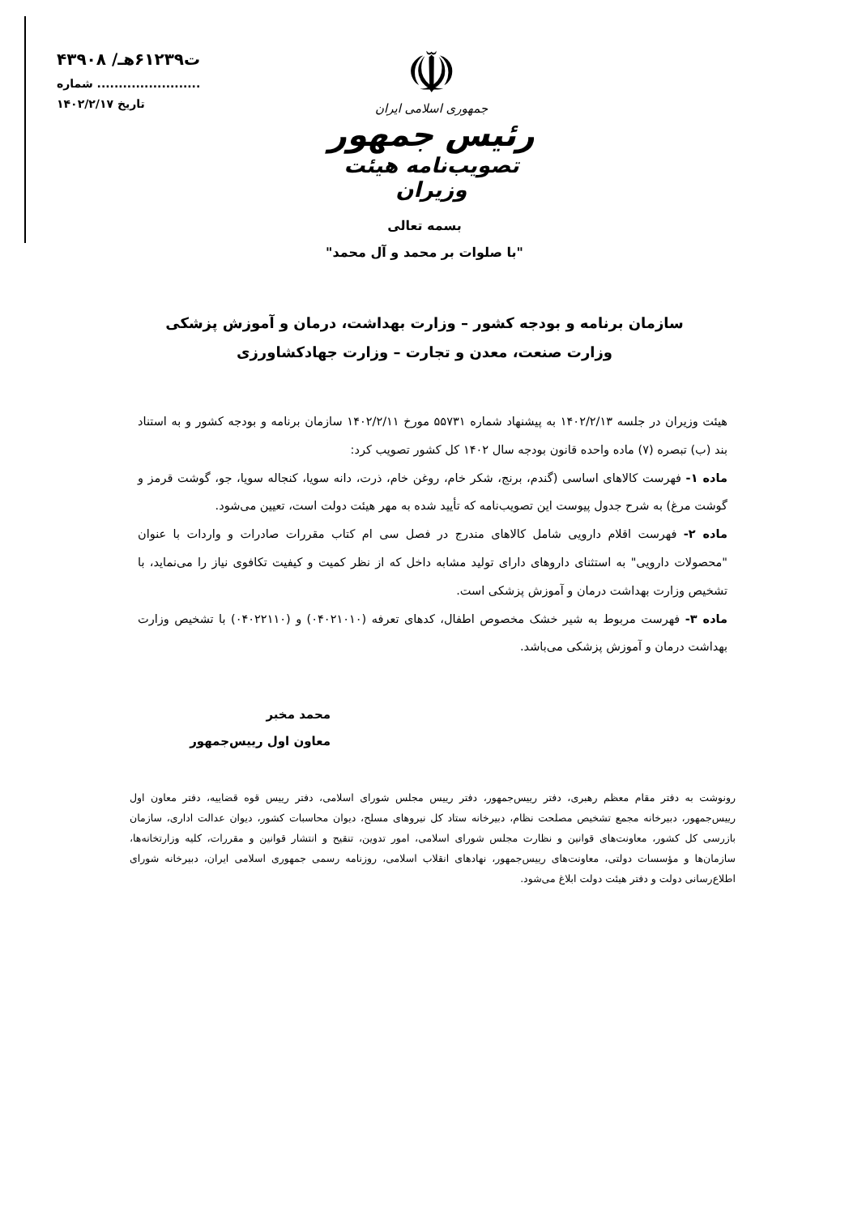☫
جمهوری اسلامی ایران
رئیس جمهور
تصویب‌نامه هیئت وزیران
۴۳۹۰۸ /ت۶۱۲۳۹هـ
شماره ........................
تاریخ ۱۴۰۲/۲/۱۷
بسمه تعالی
"با صلوات بر محمد و آل محمد"
سازمان برنامه و بودجه کشور – وزارت بهداشت، درمان و آموزش پزشکی
وزارت صنعت، معدن و تجارت – وزارت جهادکشاورزی
هیئت وزیران در جلسه ۱۴۰۲/۲/۱۳ به پیشنهاد شماره ۵۵۷۳۱ مورخ ۱۴۰۲/۲/۱۱ سازمان برنامه و بودجه کشور و به استناد بند (ب) تبصره (۷) ماده واحده قانون بودجه سال ۱۴۰۲ کل کشور تصویب کرد:
ماده ۱- فهرست کالاهای اساسی (گندم، برنج، شکر خام، روغن خام، ذرت، دانه سویا، کنجاله سویا، جو، گوشت قرمز و گوشت مرغ) به شرح جدول پیوست این تصویب‌نامه که تأیید شده به مهر هیئت دولت است، تعیین می‌شود.
ماده ۲- فهرست اقلام دارویی شامل کالاهای مندرج در فصل سی ام کتاب مقررات صادرات و واردات با عنوان "محصولات دارویی" به استثنای داروهای دارای تولید مشابه داخل که از نظر کمیت و کیفیت تکافوی نیاز را می‌نماید، با تشخیص وزارت بهداشت درمان و آموزش پزشکی است.
ماده ۳- فهرست مربوط به شیر خشک مخصوص اطفال، کدهای تعرفه (۰۴۰۲۱۰۱۰) و (۰۴۰۲۲۱۱۰) با تشخیص وزارت بهداشت درمان و آموزش پزشکی می‌باشد.
محمد مخبر
معاون اول رییس‌جمهور
رونوشت به دفتر مقام معظم رهبری، دفتر رییس‌جمهور، دفتر رییس مجلس شورای اسلامی، دفتر رییس قوه قضاییه، دفتر معاون اول رییس‌جمهور، دبیرخانه مجمع تشخیص مصلحت نظام، دبیرخانه ستاد کل نیروهای مسلح، دیوان محاسبات کشور، دیوان عدالت اداری، سازمان بازرسی کل کشور، معاونت‌های قوانین و نظارت مجلس شورای اسلامی، امور تدوین، تنقیح و انتشار قوانین و مقررات، کلیه وزارتخانه‌ها، سازمان‌ها و مؤسسات دولتی، معاونت‌های رییس‌جمهور، نهادهای انقلاب اسلامی، روزنامه رسمی جمهوری اسلامی ایران، دبیرخانه شورای اطلاع‌رسانی دولت و دفتر هیئت دولت ابلاغ می‌شود.